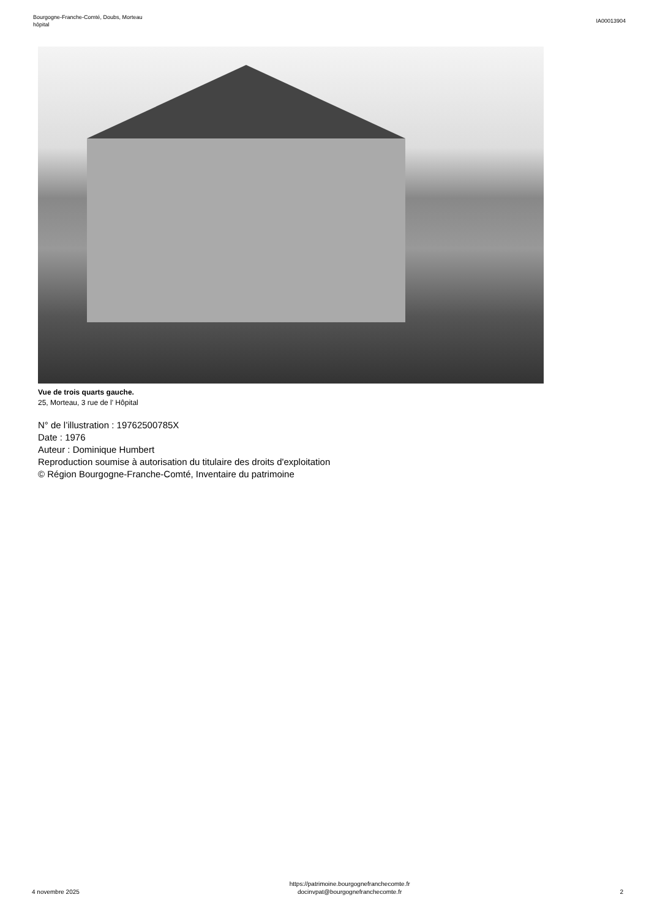Bourgogne-Franche-Comté, Doubs, Morteau
hôpital
IA00013904
Vue de trois quarts gauche.
25, Morteau, 3 rue de l' Hôpital
N° de l’illustration : 19762500785X
Date : 1976
Auteur : Dominique Humbert
Reproduction soumise à autorisation du titulaire des droits d'exploitation
© Région Bourgogne-Franche-Comté, Inventaire du patrimoine
4 novembre 2025
https://patrimoine.bourgognefranchecomte.fr
docinvpat@bourgognefranchecomte.fr
2